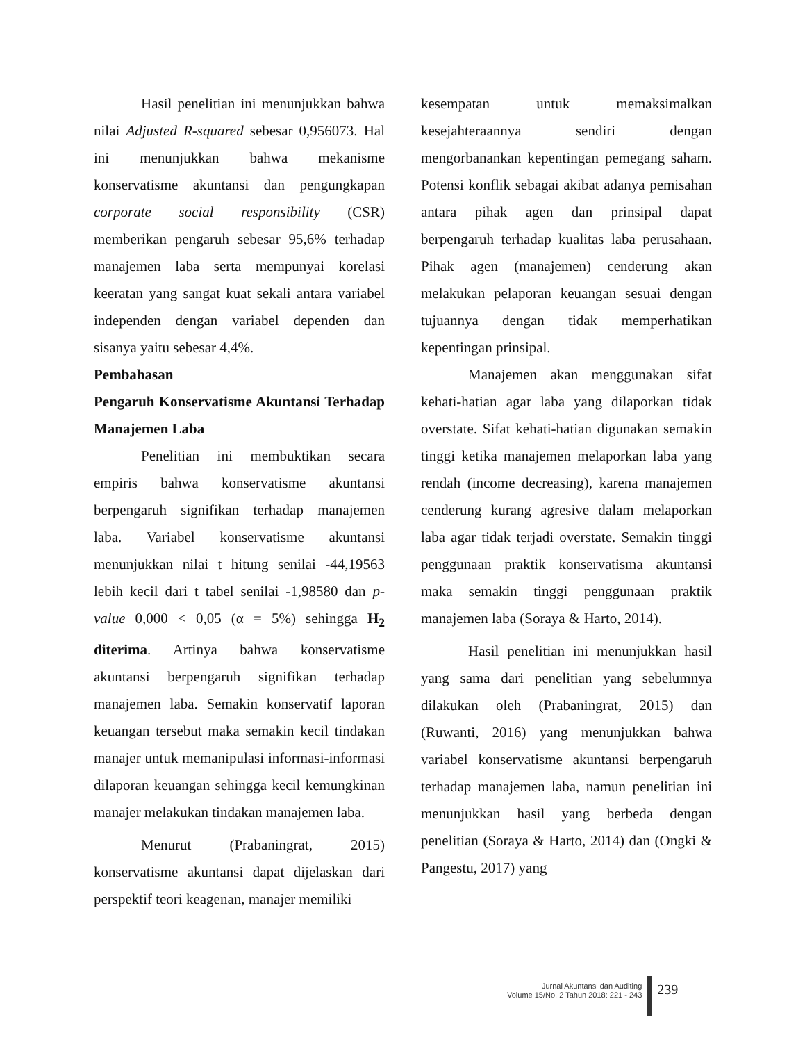Hasil penelitian ini menunjukkan bahwa nilai Adjusted R-squared sebesar 0,956073. Hal ini menunjukkan bahwa mekanisme konservatisme akuntansi dan pengungkapan corporate social responsibility (CSR) memberikan pengaruh sebesar 95,6% terhadap manajemen laba serta mempunyai korelasi keeratan yang sangat kuat sekali antara variabel independen dengan variabel dependen dan sisanya yaitu sebesar 4,4%.
Pembahasan
Pengaruh Konservatisme Akuntansi Terhadap Manajemen Laba
Penelitian ini membuktikan secara empiris bahwa konservatisme akuntansi berpengaruh signifikan terhadap manajemen laba. Variabel konservatisme akuntansi menunjukkan nilai t hitung senilai -44,19563 lebih kecil dari t tabel senilai -1,98580 dan p-value 0,000 < 0,05 (α = 5%) sehingga H<sub>2</sub> diterima. Artinya bahwa konservatisme akuntansi berpengaruh signifikan terhadap manajemen laba. Semakin konservatif laporan keuangan tersebut maka semakin kecil tindakan manajer untuk memanipulasi informasi-informasi dilaporan keuangan sehingga kecil kemungkinan manajer melakukan tindakan manajemen laba.
Menurut (Prabaningrat, 2015) konservatisme akuntansi dapat dijelaskan dari perspektif teori keagenan, manajer memiliki
kesempatan untuk memaksimalkan kesejahteraannya sendiri dengan mengorbanankan kepentingan pemegang saham. Potensi konflik sebagai akibat adanya pemisahan antara pihak agen dan prinsipal dapat berpengaruh terhadap kualitas laba perusahaan. Pihak agen (manajemen) cenderung akan melakukan pelaporan keuangan sesuai dengan tujuannya dengan tidak memperhatikan kepentingan prinsipal.
Manajemen akan menggunakan sifat kehati-hatian agar laba yang dilaporkan tidak overstate. Sifat kehati-hatian digunakan semakin tinggi ketika manajemen melaporkan laba yang rendah (income decreasing), karena manajemen cenderung kurang agresive dalam melaporkan laba agar tidak terjadi overstate. Semakin tinggi penggunaan praktik konservatisma akuntansi maka semakin tinggi penggunaan praktik manajemen laba (Soraya & Harto, 2014).
Hasil penelitian ini menunjukkan hasil yang sama dari penelitian yang sebelumnya dilakukan oleh (Prabaningrat, 2015) dan (Ruwanti, 2016) yang menunjukkan bahwa variabel konservatisme akuntansi berpengaruh terhadap manajemen laba, namun penelitian ini menunjukkan hasil yang berbeda dengan penelitian (Soraya & Harto, 2014) dan (Ongki & Pangestu, 2017) yang
Jurnal Akuntansi dan Auditing
Volume 15/No. 2 Tahun 2018: 221 - 243
239